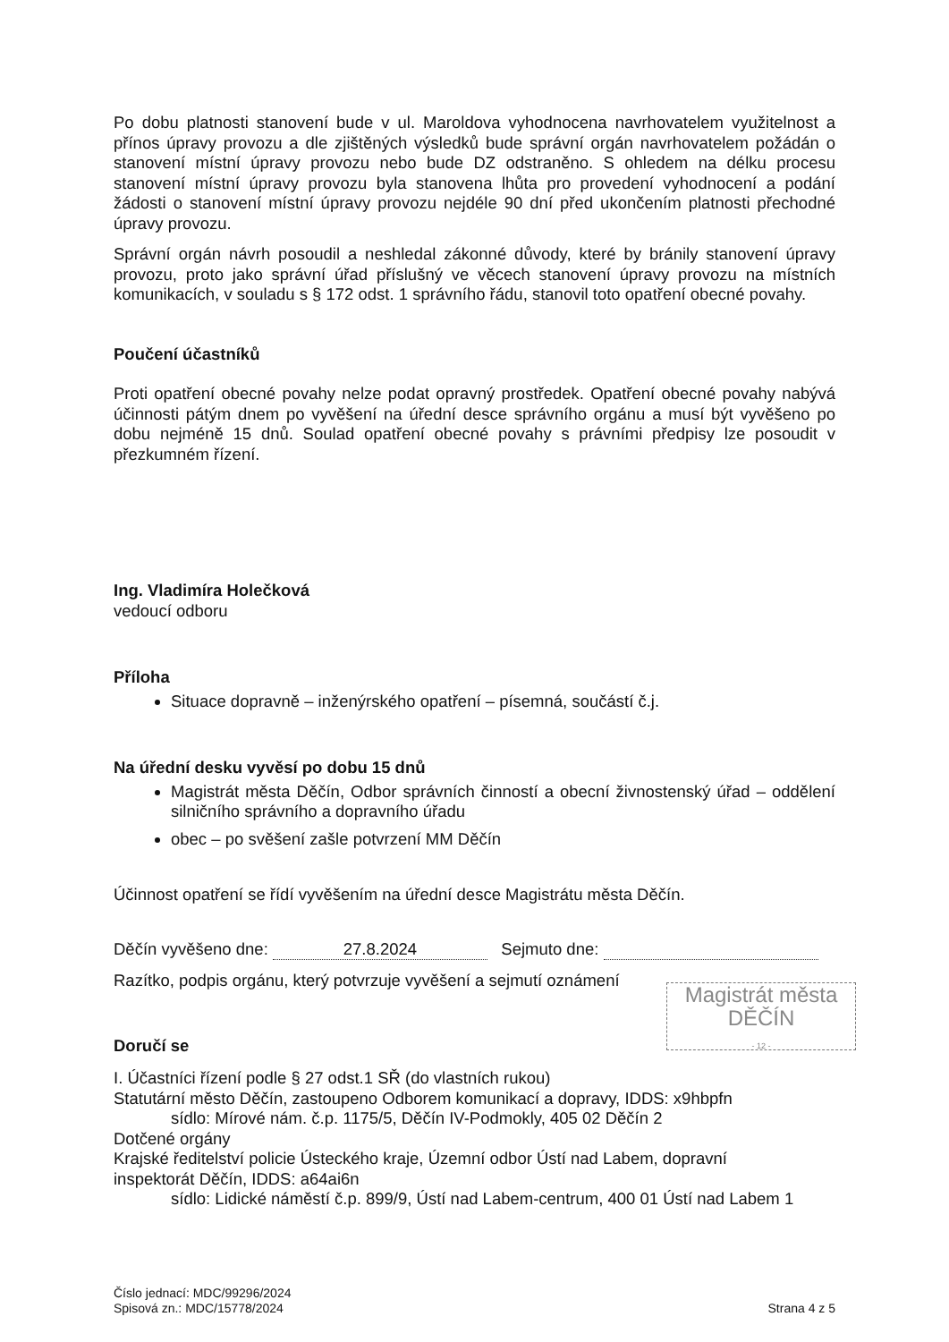Po dobu platnosti stanovení bude v ul. Maroldova vyhodnocena navrhovatelem využitelnost a přínos úpravy provozu a dle zjištěných výsledků bude správní orgán navrhovatelem požádán o stanovení místní úpravy provozu nebo bude DZ odstraněno. S ohledem na délku procesu stanovení místní úpravy provozu byla stanovena lhůta pro provedení vyhodnocení a podání žádosti o stanovení místní úpravy provozu nejdéle 90 dní před ukončením platnosti přechodné úpravy provozu.
Správní orgán návrh posoudil a neshledal zákonné důvody, které by bránily stanovení úpravy provozu, proto jako správní úřad příslušný ve věcech stanovení úpravy provozu na místních komunikacích, v souladu s § 172 odst. 1 správního řádu, stanovil toto opatření obecné povahy.
Poučení účastníků
Proti opatření obecné povahy nelze podat opravný prostředek. Opatření obecné povahy nabývá účinnosti pátým dnem po vyvěšení na úřední desce správního orgánu a musí být vyvěšeno po dobu nejméně 15 dnů. Soulad opatření obecné povahy s právními předpisy lze posoudit v přezkumném řízení.
Ing. Vladimíra Holečková
vedoucí odboru
Příloha
Situace dopravně – inženýrského opatření – písemná, součástí č.j.
Na úřední desku vyvěsí po dobu 15 dnů
Magistrát města Děčín, Odbor správních činností a obecní živnostenský úřad – oddělení silničního správního a dopravního úřadu
obec – po svěšení zašle potvrzení MM Děčín
Účinnost opatření se řídí vyvěšením na úřední desce Magistrátu města Děčín.
Děčín vyvěšeno dne: 27.8.2024 Sejmuto dne:
Razítko, podpis orgánu, který potvrzuje vyvěšení a sejmutí oznámení
Magistrát města
DĚČÍN
- 12 -
Doručí se
I. Účastníci řízení podle § 27 odst.1 SŘ (do vlastních rukou)
Statutární město Děčín, zastoupeno Odborem komunikací a dopravy, IDDS: x9hbpfn
sídlo: Mírové nám. č.p. 1175/5, Děčín IV-Podmokly, 405 02 Děčín 2
Dotčené orgány
Krajské ředitelství policie Ústeckého kraje, Územní odbor Ústí nad Labem, dopravní
inspektorát Děčín, IDDS: a64ai6n
sídlo: Lidické náměstí č.p. 899/9, Ústí nad Labem-centrum, 400 01 Ústí nad Labem 1
Číslo jednací: MDC/99296/2024
Spisová zn.: MDC/15778/2024
Strana 4 z 5